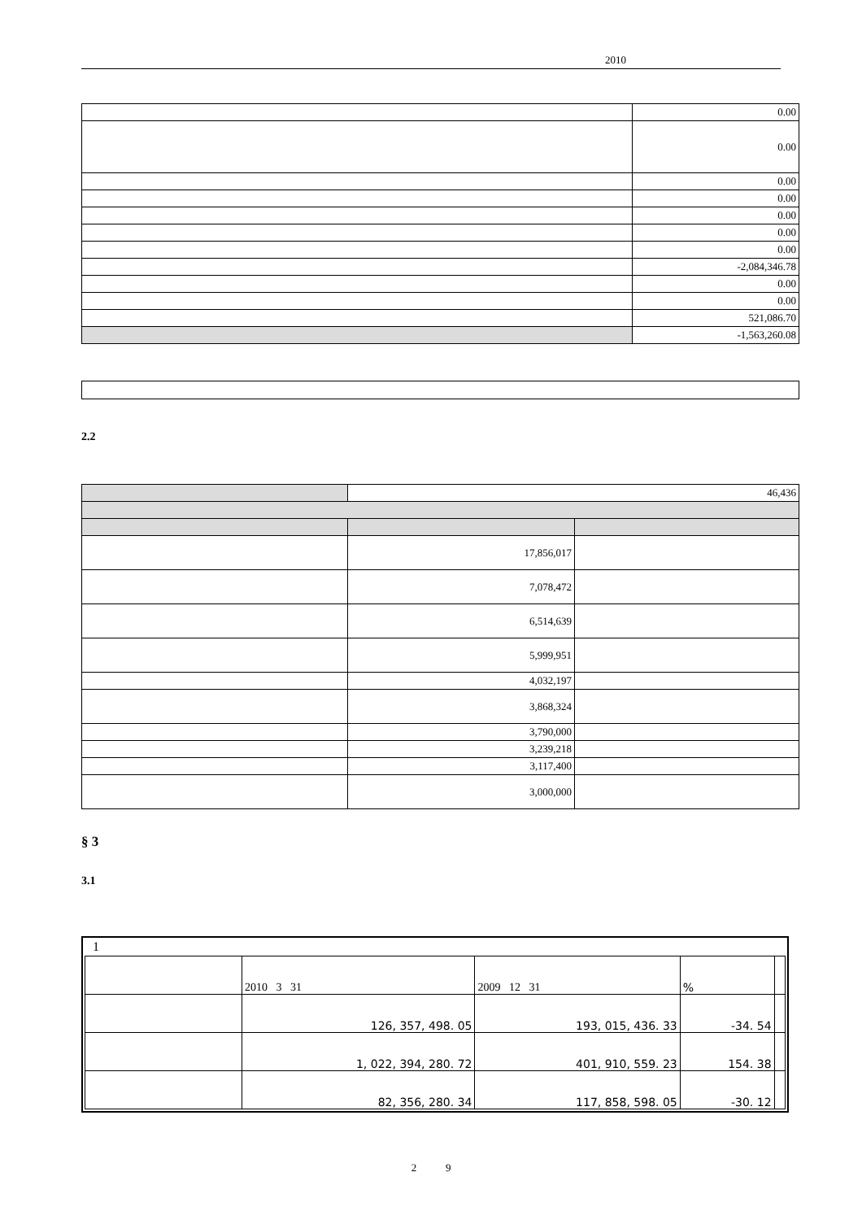2010
| | 0.00 |
| | 0.00 |
| | 0.00 |
| | 0.00 |
| | 0.00 |
| | 0.00 |
| | 0.00 |
| | -2,084,346.78 |
| | 0.00 |
| | 0.00 |
| | 521,086.70 |
| | -1,563,260.08 |
2.2
| | 46,436 | |
| | 17,856,017 | |
| | 7,078,472 | |
| | 6,514,639 | |
| | 5,999,951 | |
| | 4,032,197 | |
| | 3,868,324 | |
| | 3,790,000 | |
| | 3,239,218 | |
| | 3,117,400 | |
| | 3,000,000 | |
§ 3
3.1
1
| | 2010 3 31 | 2009 12 31 | % | |
| | 126, 357, 498. 05 | 193, 015, 436. 33 | -34. 54 | |
| | 1, 022, 394, 280. 72 | 401, 910, 559. 23 | 154. 38 | |
| | 82, 356, 280. 34 | 117, 858, 598. 05 | -30. 12 | |
2 9